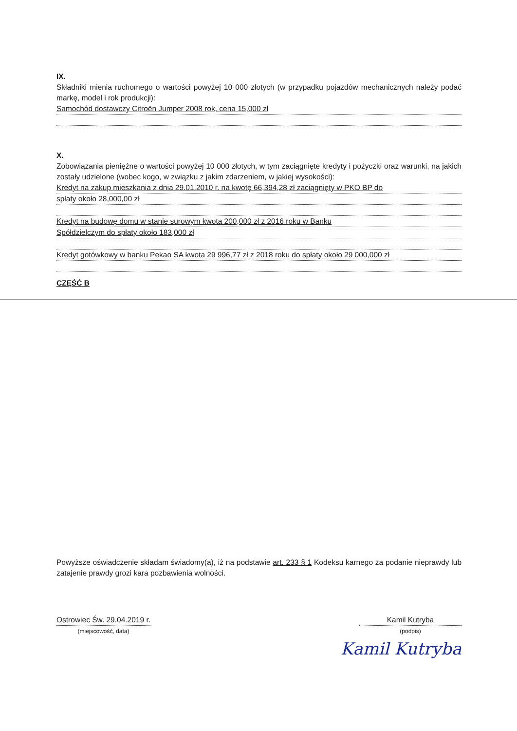IX.
Składniki mienia ruchomego o wartości powyżej 10 000 złotych (w przypadku pojazdów mechanicznych należy podać markę, model i rok produkcji):
Samochód dostawczy Citroën Jumper 2008 rok, cena 15,000 zł
X.
Zobowiązania pieniężne o wartości powyżej 10 000 złotych, w tym zaciągnięte kredyty i pożyczki oraz warunki, na jakich zostały udzielone (wobec kogo, w związku z jakim zdarzeniem, w jakiej wysokości):
Kredyt na zakup mieszkania z dnia 29.01.2010 r. na kwotę 66,394,28 zł zaciągnięty w PKO BP do
spłaty około 28,000,00 zł
Kredyt na budowę domu w stanie surowym kwota 200,000 zł z 2016 roku w Banku
Spółdzielczym do spłaty około 183,000 zł
Kredyt gotówkowy w banku Pekao SA kwota 29 996,77 zł z 2018 roku do spłaty około 29 000,000 zł
CZĘŚĆ B
Powyższe oświadczenie składam świadomy(a), iż na podstawie art. 233 § 1 Kodeksu karnego za podanie nieprawdy lub zatajenie prawdy grozi kara pozbawienia wolności.
Ostrowiec Św. 29.04.2019 r.
(miejscowość, data)
Kamil Kutryba
(podpis)
Kamil Kutryba